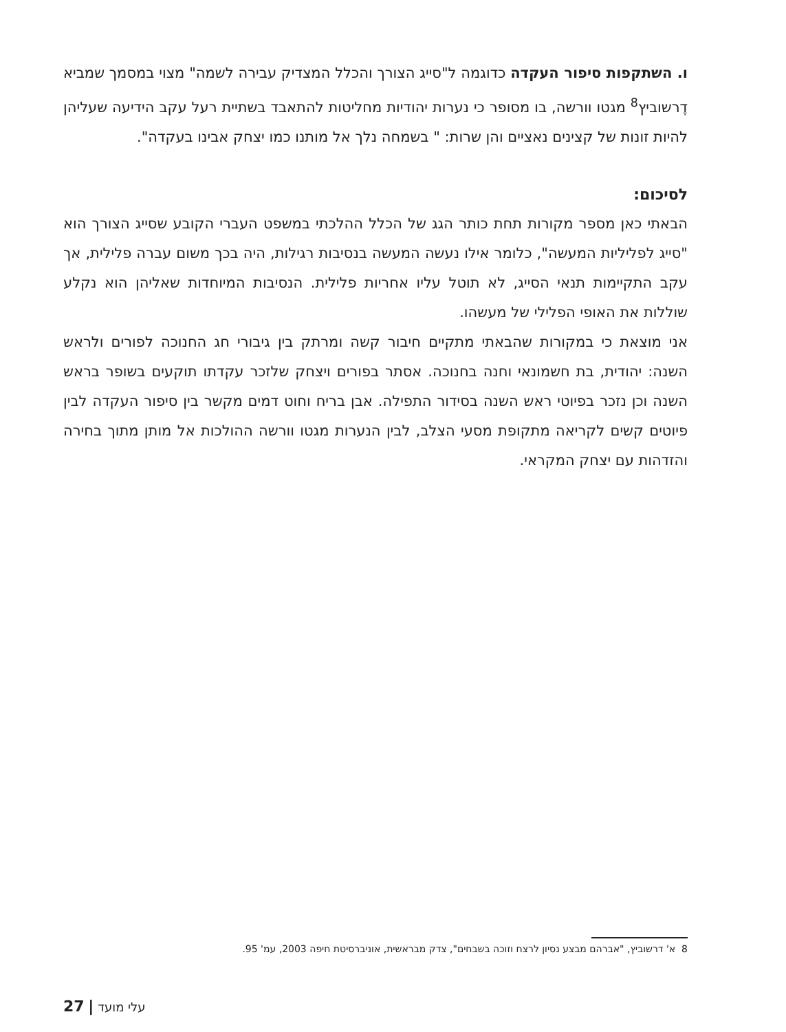ו. השתקפות סיפור העקדה כדוגמה ל"סייג הצורך והכלל המצדיק עבירה לשמה" מצוי במסמך שמביא דֶרשוביץ<sup>8</sup> מגטו וורשה, בו מסופר כי נערות יהודיות מחליטות להתאבד בשתיית רעל עקב הידיעה שעליהן להיות זונות של קצינים נאציים והן שרות: " בשמחה נלך אל מותנו כמו יצחק אבינו בעקדה".
לסיכום:
הבאתי כאן מספר מקורות תחת כותר הגג של הכלל ההלכתי במשפט העברי הקובע שסייג הצורך הוא "סייג לפליליות המעשה", כלומר אילו נעשה המעשה בנסיבות רגילות, היה בכך משום עברה פלילית, אך עקב התקיימות תנאי הסייג, לא תוטל עליו אחריות פלילית. הנסיבות המיוחדות שאליהן הוא נקלע שוללות את האופי הפלילי של מעשהו.
אני מוצאת כי במקורות שהבאתי מתקיים חיבור קשה ומרתק בין גיבורי חג החנוכה לפורים ולראש השנה: יהודית, בת חשמונאי וחנה בחנוכה. אסתר בפורים ויצחק שלזכר עקדתו תוקעים בשופר בראש השנה וכן נזכר בפיוטי ראש השנה בסידור התפילה. אבן בריח וחוט דמים מקשר בין סיפור העקדה לבין פיוטים קשים לקריאה מתקופת מסעי הצלב, לבין הנערות מגטו וורשה ההולכות אל מותן מתוך בחירה והזדהות עם יצחק המקראי.
8 א' דרשוביץ, "אברהם מבצע נסיון לרצח וזוכה בשבחים", צדק מבראשית, אוניברסיטת חיפה 2003, עמ' 95.
27 | עלי מועד